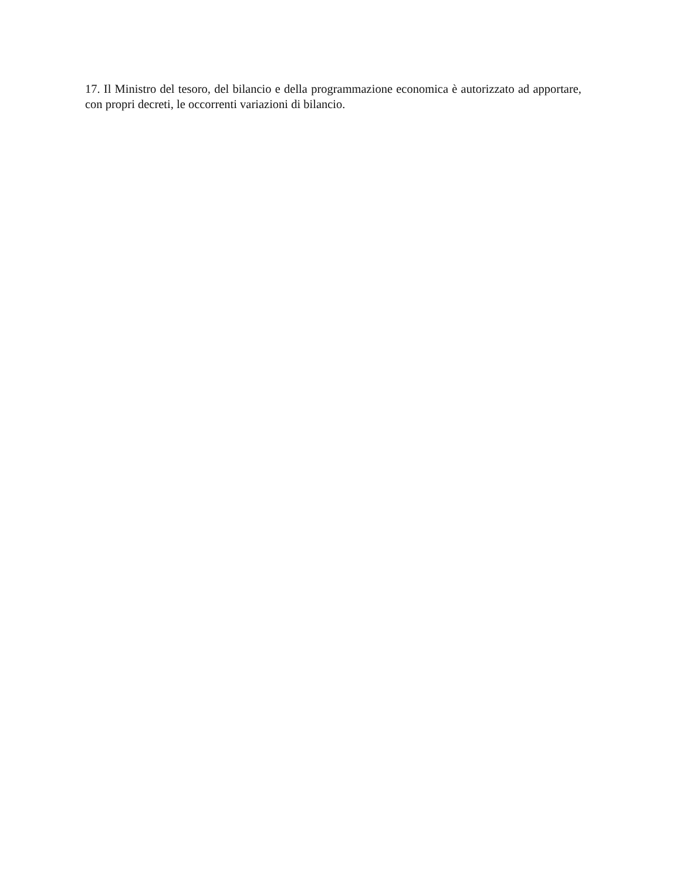17. Il Ministro del tesoro, del bilancio e della programmazione economica è autorizzato ad apportare, con propri decreti, le occorrenti variazioni di bilancio.